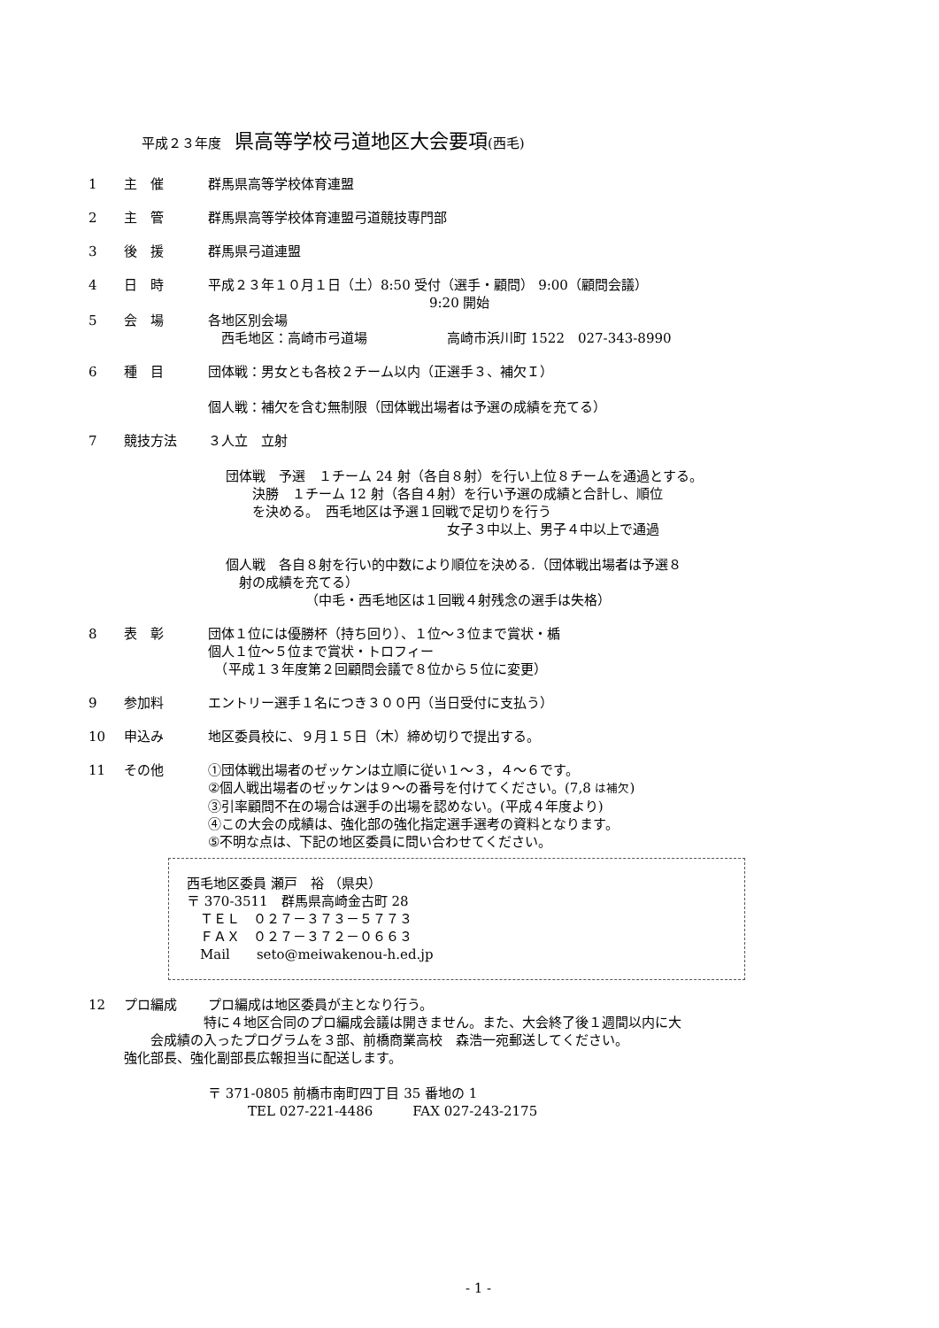平成２３年度　県高等学校弓道地区大会要項(西毛)
1 主　催 群馬県高等学校体育連盟
2 主　管 群馬県高等学校体育連盟弓道競技専門部
3 後　援 群馬県弓道連盟
4 日　時 平成２３年１０月１日（土）8:50 受付（選手・顧問） 9:00（顧問会議）
9:20 開始
5 会　場 各地区別会場
　西毛地区：高崎市弓道場　　　　　　高崎市浜川町 1522　027-343-8990
6 種　目 団体戦：男女とも各校２チーム以内（正選手３、補欠Ｉ）
個人戦：補欠を含む無制限（団体戦出場者は予選の成績を充てる）
7 競技方法 ３人立　立射
団体戦　予選　１チーム 24 射（各自８射）を行い上位８チームを通過とする。
　　決勝　１チーム 12 射（各自４射）を行い予選の成績と合計し、順位
　　を決める。　西毛地区は予選１回戦で足切りを行う
女子３中以上、男子４中以上で通過
個人戦　各自８射を行い的中数により順位を決める.（団体戦出場者は予選８
　射の成績を充てる）
（中毛・西毛地区は１回戦４射残念の選手は失格）
8 表　彰 団体１位には優勝杯（持ち回り）、１位～３位まで賞状・楯
個人１位～５位まで賞状・トロフィー
　（平成１３年度第２回顧問会議で８位から５位に変更）
9 参加料 エントリー選手１名につき３００円（当日受付に支払う）
10 申込み 地区委員校に、９月１５日（木）締め切りで提出する。
11 その他 ①団体戦出場者のゼッケンは立順に従い１～３，４～６です。
②個人戦出場者のゼッケンは９～の番号を付けてください。(7,8 は補欠)
③引率顧問不在の場合は選手の出場を認めない。(平成４年度より)
④この大会の成績は、強化部の強化指定選手選考の資料となります。
⑤不明な点は、下記の地区委員に問い合わせてください。
西毛地区委員 瀬戸　裕 （県央）
〒 370-3511　群馬県高崎金古町 28
　ＴＥＬ　０２７－３７３－５７７３
　ＦＡＸ　０２７－３７２－０６６３
　Mail　　seto@meiwakenou-h.ed.jp
12 プロ編成 プロ編成は地区委員が主となり行う。
　　　　　　特に４地区合同のプロ編成会議は開きません。また、大会終了後１週間以内に大
　　会成績の入ったプログラムを３部、前橋商業高校　森浩一宛郵送してください。
強化部長、強化副部長広報担当に配送します。
〒 371-0805 前橋市南町四丁目 35 番地の 1
　　　TEL 027-221-4486　　　FAX 027-243-2175
- 1 -